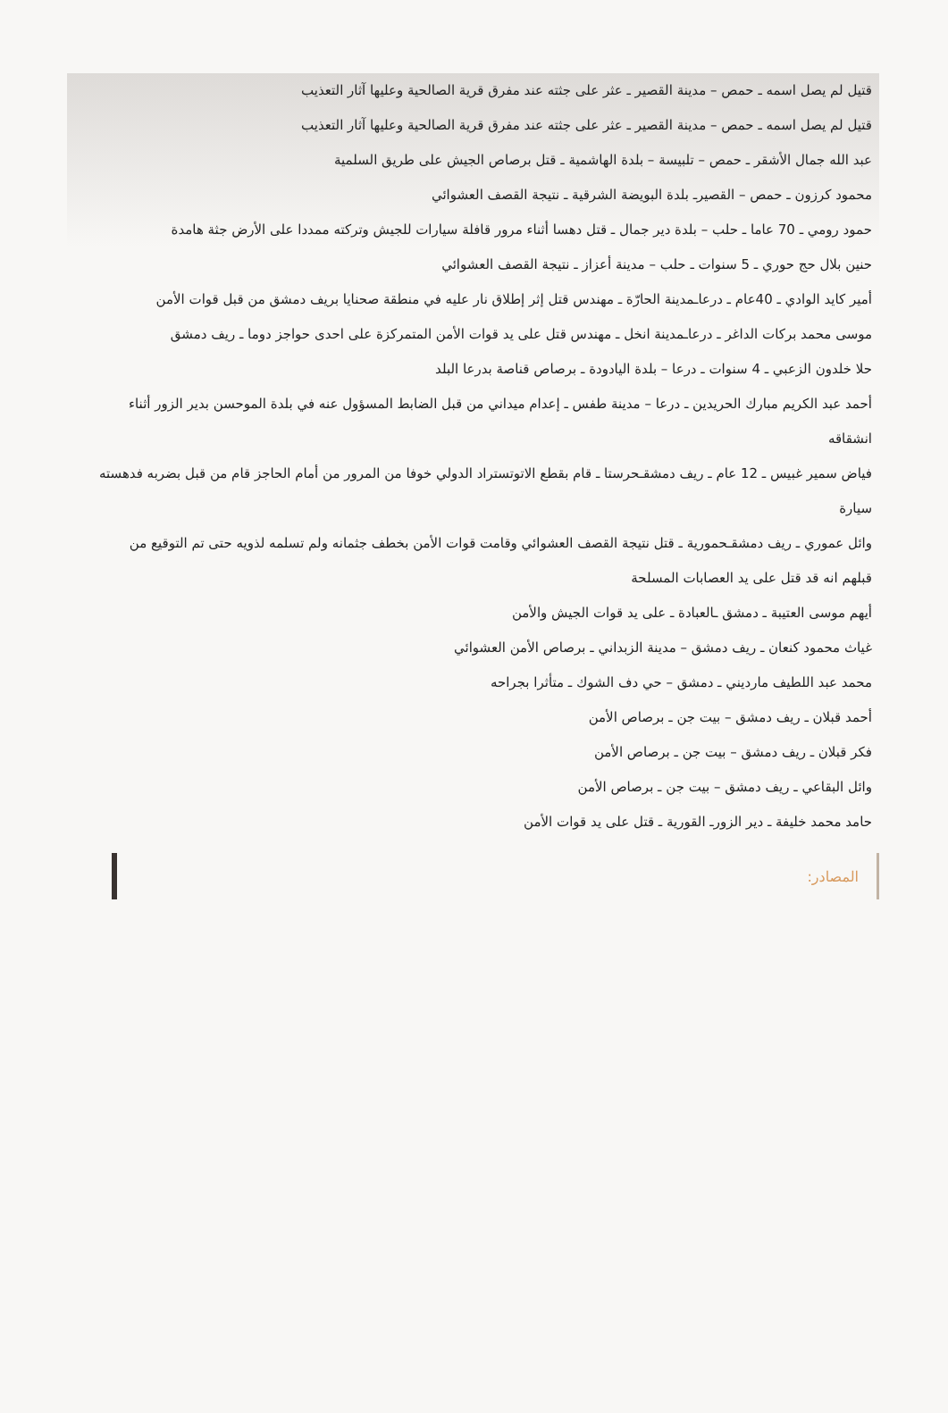قتيل لم يصل اسمه ـ حمص – مدينة القصير ـ عثر على جثته عند مفرق قرية الصالحية وعليها آثار التعذيب
قتيل لم يصل اسمه ـ حمص – مدينة القصير ـ عثر على جثته عند مفرق قرية الصالحية وعليها آثار التعذيب
عبد الله جمال الأشقر ـ حمص – تلبيسة – بلدة الهاشمية ـ قتل برصاص الجيش على طريق السلمية
محمود كرزون ـ حمص – القصيرـ بلدة البويضة الشرقية ـ نتيجة القصف العشوائي
حمود رومي ـ 70 عاما ـ حلب – بلدة دير جمال ـ قتل دهسا أثناء مرور قافلة سيارات للجيش وتركته ممددا على الأرض جثة هامدة
حنين بلال حج حوري ـ 5 سنوات ـ حلب – مدينة أعزاز ـ نتيجة القصف العشوائي
أمير كايد الوادي ـ 40عام ـ درعاـمدينة الحارّة ـ مهندس قتل إثر إطلاق نار عليه في منطقة صحنايا بريف دمشق من قبل قوات الأمن
موسى محمد بركات الداغر ـ درعاـمدينة انخل ـ مهندس قتل على يد قوات الأمن المتمركزة على احدى حواجز دوما ـ ريف دمشق
حلا خلدون الزعبي ـ 4 سنوات ـ درعا – بلدة اليادودة ـ برصاص قناصة بدرعا البلد
أحمد عبد الكريم مبارك الحريدين ـ درعا – مدينة طفس ـ إعدام ميداني من قبل الضابط المسؤول عنه في بلدة الموحسن بدير الزور أثناء انشقاقه
فياض سمير غبيس ـ 12 عام ـ ريف دمشقـحرستا ـ قام بقطع الاتوتستراد الدولي خوفا من المرور من أمام الحاجز قام من قبل بضربه فدهسته سيارة
وائل عموري ـ ريف دمشقـحمورية ـ قتل نتيجة القصف العشوائي وقامت قوات الأمن بخطف جثمانه ولم تسلمه لذويه حتى تم التوقيع من قبلهم انه قد قتل على يد العصابات المسلحة
أيهم موسى العتيبة ـ دمشق ـالعبادة ـ على يد قوات الجيش والأمن
غياث محمود كنعان ـ ريف دمشق – مدينة الزبداني ـ برصاص الأمن العشوائي
محمد عبد اللطيف مارديني ـ دمشق – حي دف الشوك ـ متأثرا بجراحه
أحمد قبلان ـ ريف دمشق – بيت جن ـ برصاص الأمن
فكر قبلان ـ ريف دمشق – بيت جن ـ برصاص الأمن
وائل البقاعي ـ ريف دمشق – بيت جن ـ برصاص الأمن
حامد محمد خليفة ـ دير الزورـ القورية ـ قتل على يد قوات الأمن
المصادر: